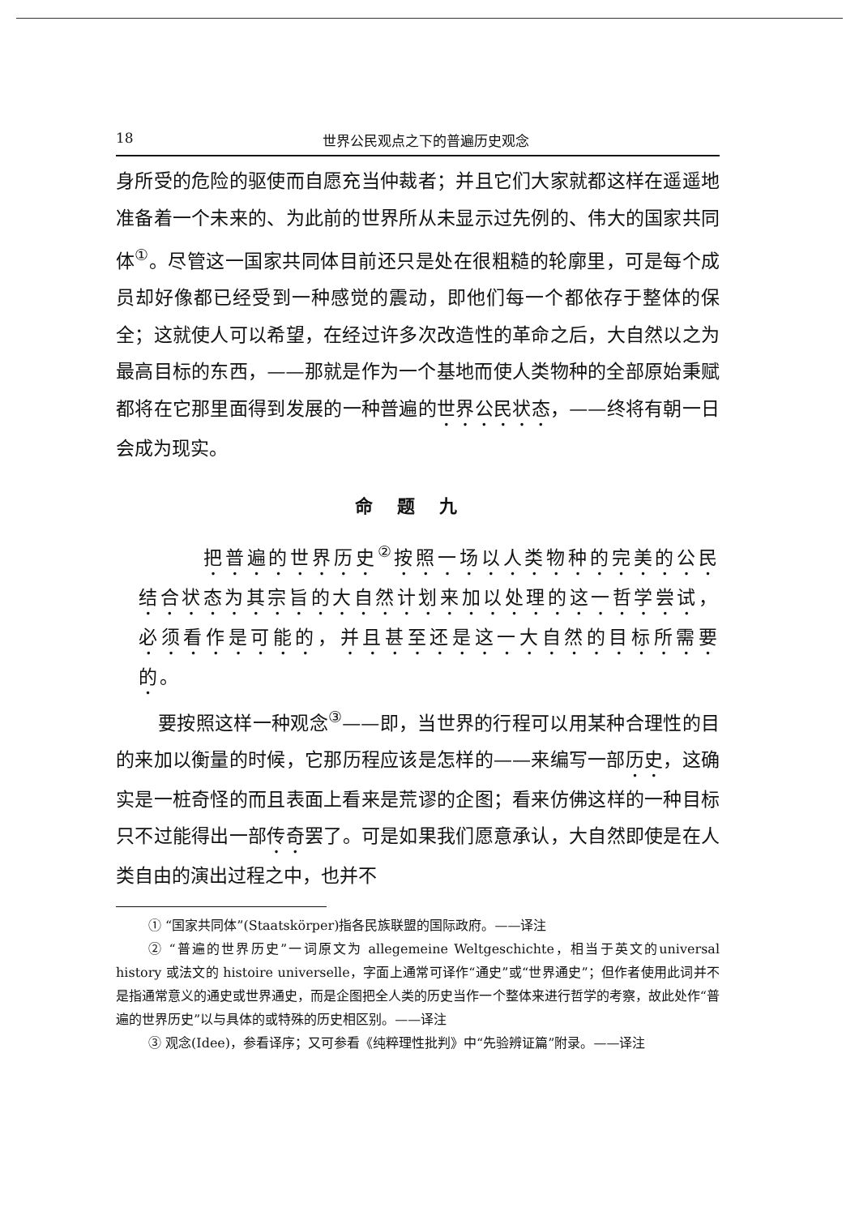18 世界公民观点之下的普遍历史观念
身所受的危险的驱使而自愿充当仲裁者；并且它们大家就都这样在遥遥地准备着一个未来的、为此前的世界所从未显示过先例的、伟大的国家共同体<sup>①</sup>。尽管这一国家共同体目前还只是处在很粗糙的轮廓里，可是每个成员却好像都已经受到一种感觉的震动，即他们每一个都依存于整体的保全；这就使人可以希望，在经过许多次改造性的革命之后，大自然以之为最高目标的东西，——那就是作为一个基地而使人类物种的全部原始秉赋都将在它那里面得到发展的一种普遍的世界公民状态，——终将有朝一日会成为现实。
命题九
把普遍的世界历史<sup>②</sup>按照一场以人类物种的完美的公民结合状态为其宗旨的大自然计划来加以处理的这一哲学尝试，必须看作是可能的，并且甚至还是这一大自然的目标所需要的。
要按照这样一种观念<sup>③</sup>——即，当世界的行程可以用某种合理性的目的来加以衡量的时候，它那历程应该是怎样的——来编写一部历史，这确实是一桩奇怪的而且表面上看来是荒谬的企图；看来仿佛这样的一种目标只不过能得出一部传奇罢了。可是如果我们愿意承认，大自然即使是在人类自由的演出过程之中，也并不
① “国家共同体”(Staatskörper)指各民族联盟的国际政府。——译注
② “普遍的世界历史”一词原文为 allegemeine Weltgeschichte，相当于英文的universal history 或法文的 histoire universelle，字面上通常可译作“通史”或“世界通史”；但作者使用此词并不是指通常意义的通史或世界通史，而是企图把全人类的历史当作一个整体来进行哲学的考察，故此处作“普遍的世界历史”以与具体的或特殊的历史相区别。——译注
③ 观念(Idee)，参看译序；又可参看《纯粹理性批判》中“先验辨证篇”附录。——译注